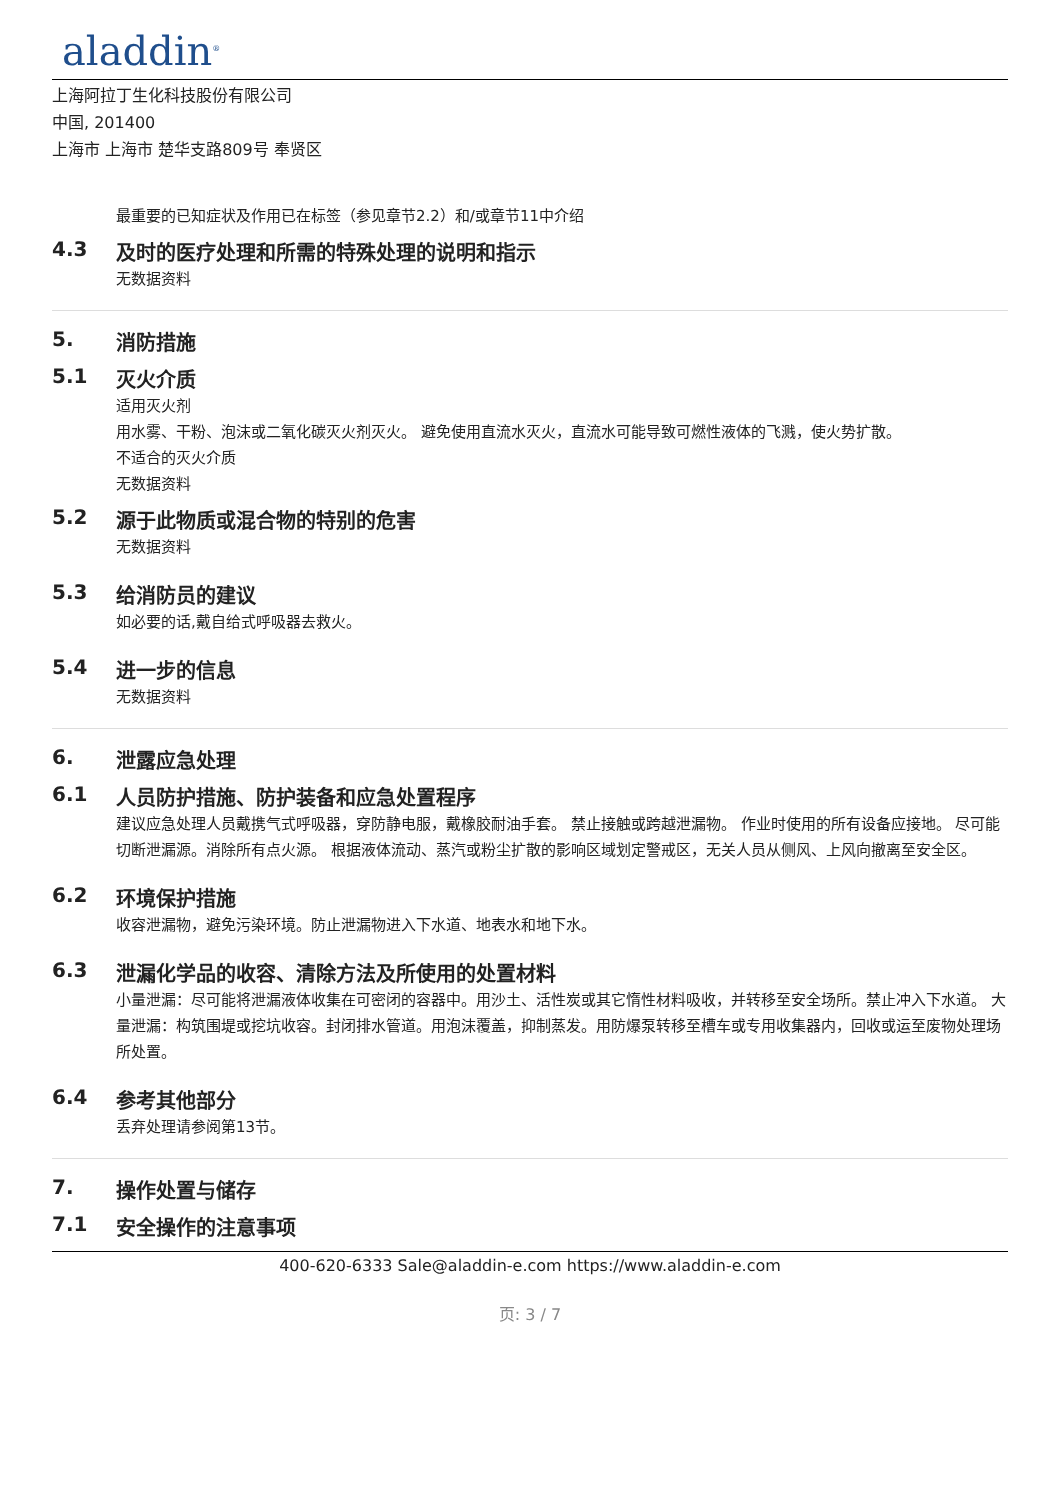aladdin<sup>®</sup>
上海阿拉丁生化科技股份有限公司
中国, 201400
上海市 上海市 楚华支路809号 奉贤区
最重要的已知症状及作用已在标签（参见章节2.2）和/或章节11中介绍
4.3 及时的医疗处理和所需的特殊处理的说明和指示
无数据资料
5. 消防措施
5.1 灭火介质
适用灭火剂
用水雾、干粉、泡沫或二氧化碳灭火剂灭火。 避免使用直流水灭火，直流水可能导致可燃性液体的飞溅，使火势扩散。
不适合的灭火介质
无数据资料
5.2 源于此物质或混合物的特别的危害
无数据资料
5.3 给消防员的建议
如必要的话,戴自给式呼吸器去救火。
5.4 进一步的信息
无数据资料
6. 泄露应急处理
6.1 人员防护措施、防护装备和应急处置程序
建议应急处理人员戴携气式呼吸器，穿防静电服，戴橡胶耐油手套。 禁止接触或跨越泄漏物。 作业时使用的所有设备应接地。 尽可能切断泄漏源。消除所有点火源。 根据液体流动、蒸汽或粉尘扩散的影响区域划定警戒区，无关人员从侧风、上风向撤离至安全区。
6.2 环境保护措施
收容泄漏物，避免污染环境。防止泄漏物进入下水道、地表水和地下水。
6.3 泄漏化学品的收容、清除方法及所使用的处置材料
小量泄漏：尽可能将泄漏液体收集在可密闭的容器中。用沙土、活性炭或其它惰性材料吸收，并转移至安全场所。禁止冲入下水道。 大量泄漏：构筑围堤或挖坑收容。封闭排水管道。用泡沫覆盖，抑制蒸发。用防爆泵转移至槽车或专用收集器内，回收或运至废物处理场所处置。
6.4 参考其他部分
丢弃处理请参阅第13节。
7. 操作处置与储存
7.1 安全操作的注意事项
400-620-6333 Sale@aladdin-e.com https://www.aladdin-e.com
页: 3 / 7